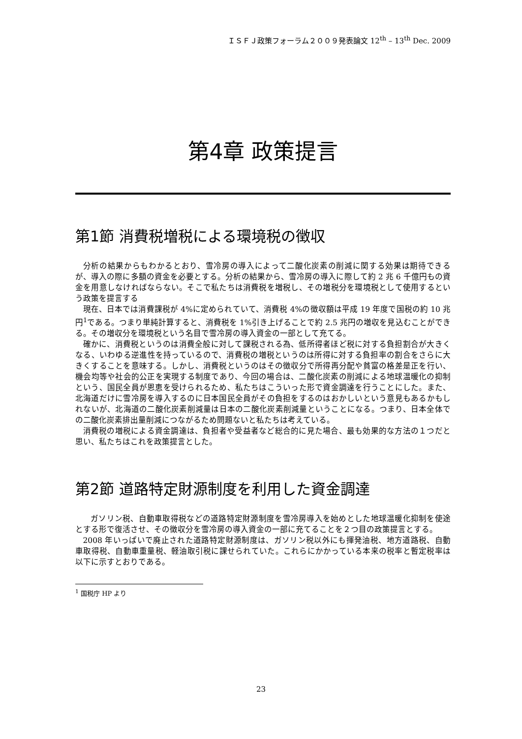ＩＳＦＪ政策フォーラム２００９発表論文 12<sup>th</sup> – 13<sup>th</sup> Dec. 2009
第4章 政策提言
第1節 消費税増税による環境税の徴収
分析の結果からもわかるとおり、雪冷房の導入によって二酸化炭素の削減に関する効果は期待できるが、導入の際に多額の資金を必要とする。分析の結果から、雪冷房の導入に際して約 2 兆 6 千億円もの資金を用意しなければならない。そこで私たちは消費税を増税し、その増税分を環境税として使用するという政策を提言する
現在、日本では消費課税が 4%に定められていて、消費税 4%の徴収額は平成 19 年度で国税の約 10 兆円<sup>1</sup>である。つまり単純計算すると、消費税を 1%引き上げることで約 2.5 兆円の増収を見込むことができる。その増収分を環境税という名目で雪冷房の導入資金の一部として充てる。
確かに、消費税というのは消費全般に対して課税される為、低所得者ほど税に対する負担割合が大きくなる、いわゆる逆進性を持っているので、消費税の増税というのは所得に対する負担率の割合をさらに大きくすることを意味する。しかし、消費税というのはその徴収分で所得再分配や貧富の格差是正を行い、機会均等や社会的公正を実現する制度であり、今回の場合は、二酸化炭素の削減による地球温暖化の抑制という、国民全員が恩恵を受けられるため、私たちはこういった形で資金調達を行うことにした。また、北海道だけに雪冷房を導入するのに日本国民全員がその負担をするのはおかしいという意見もあるかもしれないが、北海道の二酸化炭素削減量は日本の二酸化炭素削減量ということになる。つまり、日本全体での二酸化炭素排出量削減につながるため問題ないと私たちは考えている。
消費税の増税による資金調達は、負担者や受益者など総合的に見た場合、最も効果的な方法の１つだと思い、私たちはこれを政策提言とした。
第2節 道路特定財源制度を利用した資金調達
ガソリン税、自動車取得税などの道路特定財源制度を雪冷房導入を始めとした地球温暖化抑制を使途とする形で復活させ、その徴収分を雪冷房の導入資金の一部に充てることを２つ目の政策提言とする。
2008 年いっぱいで廃止された道路特定財源制度は、ガソリン税以外にも揮発油税、地方道路税、自動車取得税、自動車重量税、軽油取引税に課せられていた。これらにかかっている本来の税率と暫定税率は以下に示すとおりである。
<sup>1</sup> 国税庁 HP より
23